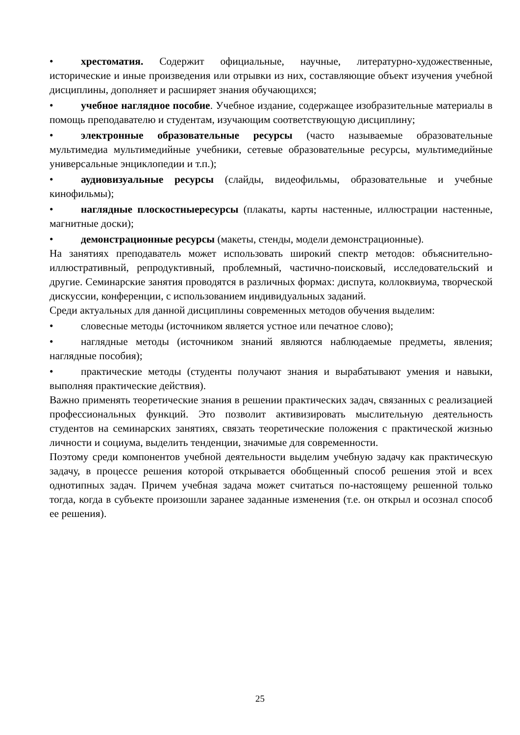• хрестоматия. Содержит официальные, научные, литературно-художественные, исторические и иные произведения или отрывки из них, составляющие объект изучения учебной дисциплины, дополняет и расширяет знания обучающихся;
• учебное наглядное пособие. Учебное издание, содержащее изобразительные материалы в помощь преподавателю и студентам, изучающим соответствующую дисциплину;
• электронные образовательные ресурсы (часто называемые образовательные мультимедиа мультимедийные учебники, сетевые образовательные ресурсы, мультимедийные универсальные энциклопедии и т.п.);
• аудиовизуальные ресурсы (слайды, видеофильмы, образовательные и учебные кинофильмы);
• наглядные плоскостныересурсы (плакаты, карты настенные, иллюстрации настенные, магнитные доски);
• демонстрационные ресурсы (макеты, стенды, модели демонстрационные).
На занятиях преподаватель может использовать широкий спектр методов: объяснительно-иллюстративный, репродуктивный, проблемный, частично-поисковый, исследовательский и другие. Семинарские занятия проводятся в различных формах: диспута, коллоквиума, творческой дискуссии, конференции, с использованием индивидуальных заданий.
Среди актуальных для данной дисциплины современных методов обучения выделим:
• словесные методы (источником является устное или печатное слово);
• наглядные методы (источником знаний являются наблюдаемые предметы, явления; наглядные пособия);
• практические методы (студенты получают знания и вырабатывают умения и навыки, выполняя практические действия).
Важно применять теоретические знания в решении практических задач, связанных с реализацией профессиональных функций. Это позволит активизировать мыслительную деятельность студентов на семинарских занятиях, связать теоретические положения с практической жизнью личности и социума, выделить тенденции, значимые для современности.
Поэтому среди компонентов учебной деятельности выделим учебную задачу как практическую задачу, в процессе решения которой открывается обобщенный способ решения этой и всех однотипных задач. Причем учебная задача может считаться по-настоящему решенной только тогда, когда в субъекте произошли заранее заданные изменения (т.е. он открыл и осознал способ ее решения).
25